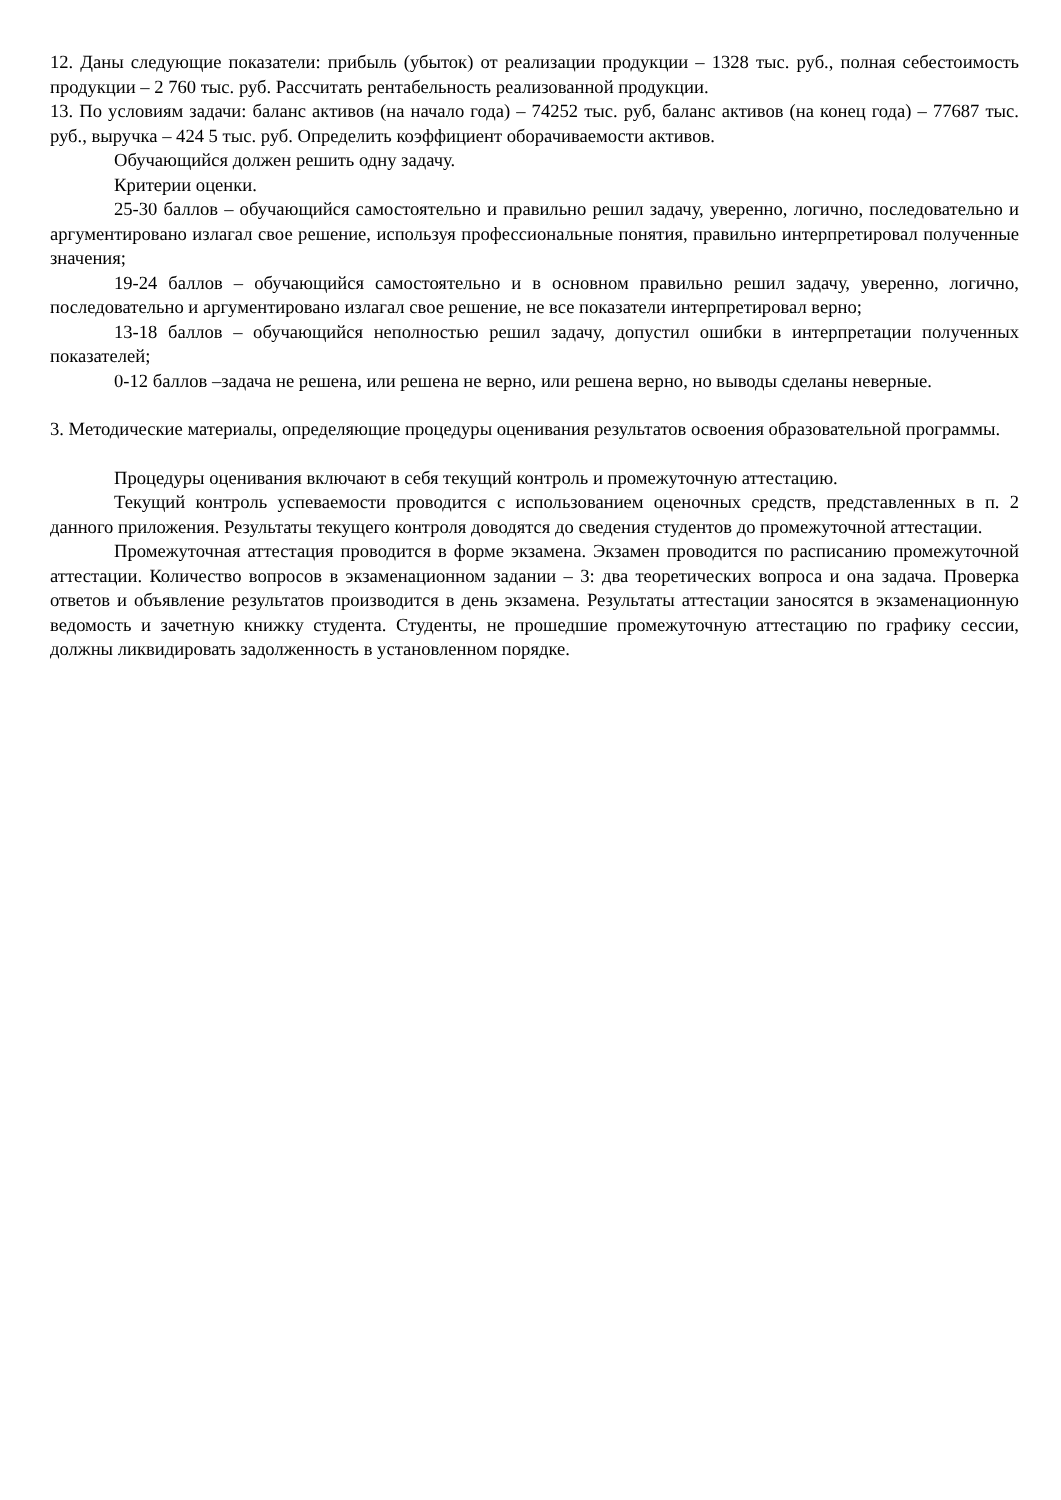12. Даны следующие показатели: прибыль (убыток) от реализации продукции – 1328 тыс. руб., полная себестоимость продукции – 2 760 тыс. руб. Рассчитать рентабельность реализованной продукции.
13. По условиям задачи: баланс активов (на начало года) – 74252 тыс. руб, баланс активов (на конец года) – 77687 тыс. руб., выручка – 424 5 тыс. руб. Определить коэффициент оборачиваемости активов.
Обучающийся должен решить одну задачу.
Критерии оценки.
25-30 баллов – обучающийся самостоятельно и правильно решил задачу, уверенно, логично, последовательно и аргументировано излагал свое решение, используя профессиональные понятия, правильно интерпретировал полученные значения;
19-24 баллов – обучающийся самостоятельно и в основном правильно решил задачу, уверенно, логично, последовательно и аргументировано излагал свое решение, не все показатели интерпретировал верно;
13-18 баллов – обучающийся неполностью решил задачу, допустил ошибки в интерпретации полученных показателей;
0-12 баллов –задача не решена, или решена не верно, или решена верно, но выводы сделаны неверные.
3. Методические материалы, определяющие процедуры оценивания результатов освоения образовательной программы.
Процедуры оценивания включают в себя текущий контроль и промежуточную аттестацию.
Текущий контроль успеваемости проводится с использованием оценочных средств, представленных в п. 2 данного приложения. Результаты текущего контроля доводятся до сведения студентов до промежуточной аттестации.
Промежуточная аттестация проводится в форме экзамена. Экзамен проводится по расписанию промежуточной аттестации. Количество вопросов в экзаменационном задании – 3: два теоретических вопроса и она задача. Проверка ответов и объявление результатов производится в день экзамена. Результаты аттестации заносятся в экзаменационную ведомость и зачетную книжку студента. Студенты, не прошедшие промежуточную аттестацию по графику сессии, должны ликвидировать задолженность в установленном порядке.